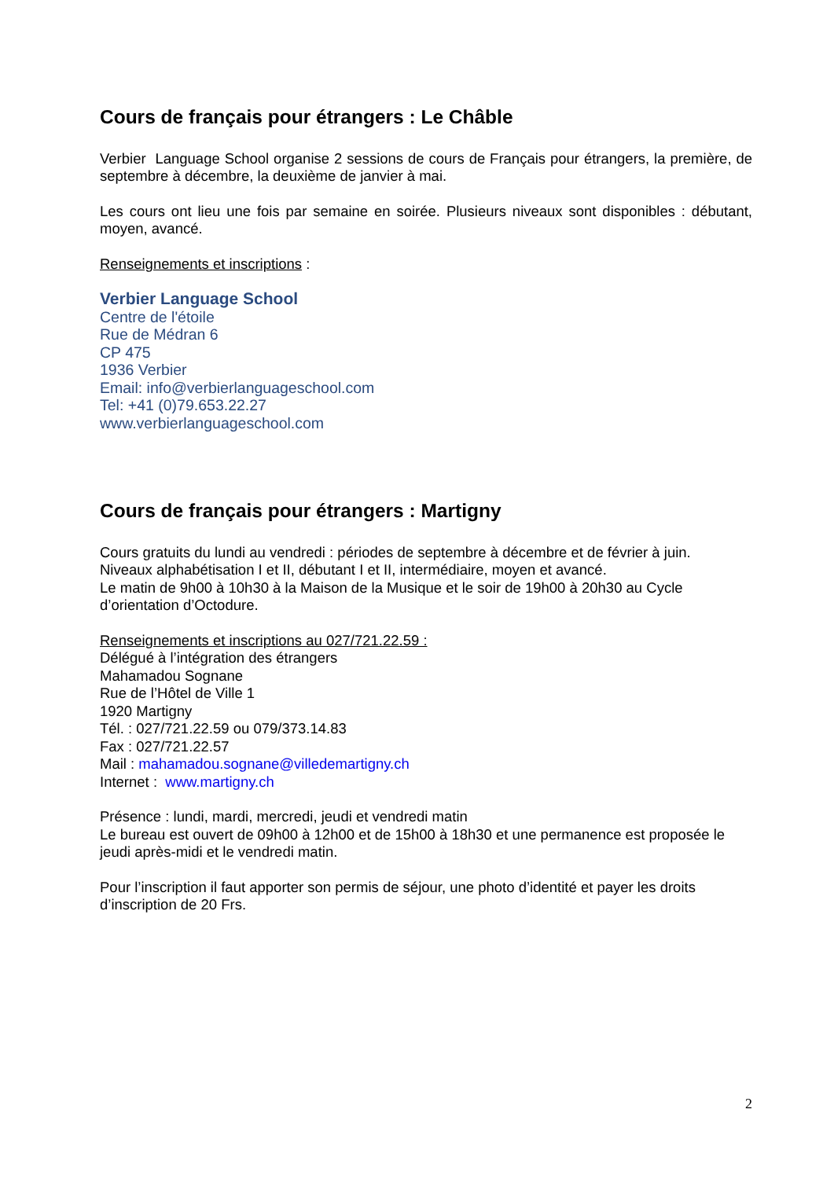Cours de français pour étrangers : Le Châble
Verbier Language School organise 2 sessions de cours de Français pour étrangers, la première, de septembre à décembre, la deuxième de janvier à mai.
Les cours ont lieu une fois par semaine en soirée. Plusieurs niveaux sont disponibles : débutant, moyen, avancé.
Renseignements et inscriptions :
Verbier Language School
Centre de l'étoile
Rue de Médran 6
CP 475
1936 Verbier
Email: info@verbierlanguageschool.com
Tel: +41 (0)79.653.22.27
www.verbierlanguageschool.com
Cours de français pour étrangers : Martigny
Cours gratuits du lundi au vendredi : périodes de septembre à décembre et de février à juin.
Niveaux alphabétisation I et II, débutant I et II, intermédiaire, moyen et avancé.
Le matin de 9h00 à 10h30 à la Maison de la Musique et le soir de 19h00 à 20h30 au Cycle d’orientation d’Octodure.
Renseignements et inscriptions au 027/721.22.59 :
Délégué à l’intégration des étrangers
Mahamadou Sognane
Rue de l’Hôtel de Ville 1
1920 Martigny
Tél. : 027/721.22.59 ou 079/373.14.83
Fax : 027/721.22.57
Mail : mahamadou.sognane@villedemartigny.ch
Internet : www.martigny.ch
Présence : lundi, mardi, mercredi, jeudi et vendredi matin
Le bureau est ouvert de 09h00 à 12h00 et de 15h00 à 18h30 et une permanence est proposée le jeudi après-midi et le vendredi matin.
Pour l’inscription il faut apporter son permis de séjour, une photo d’identité et payer les droits d’inscription de 20 Frs.
2